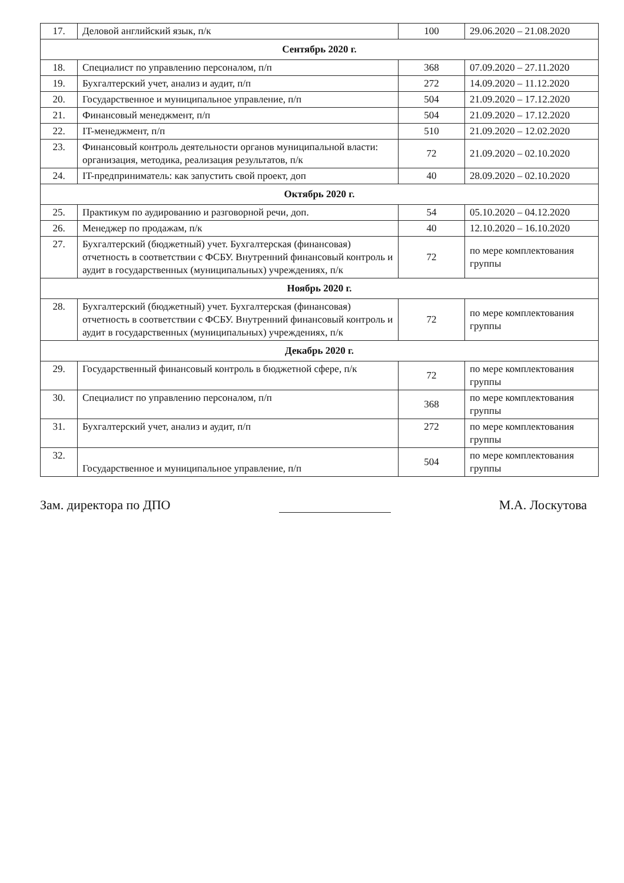| 17. | Деловой английский язык, п/к | 100 | 29.06.2020 – 21.08.2020 |
| Сентябрь 2020 г. | | | |
| 18. | Специалист по управлению персоналом, п/п | 368 | 07.09.2020 – 27.11.2020 |
| 19. | Бухгалтерский учет, анализ и аудит, п/п | 272 | 14.09.2020 – 11.12.2020 |
| 20. | Государственное и муниципальное управление, п/п | 504 | 21.09.2020 – 17.12.2020 |
| 21. | Финансовый менеджмент, п/п | 504 | 21.09.2020 – 17.12.2020 |
| 22. | IT-менеджмент, п/п | 510 | 21.09.2020 – 12.02.2020 |
| 23. | Финансовый контроль деятельности органов муниципальной власти: организация, методика, реализация результатов, п/к | 72 | 21.09.2020 – 02.10.2020 |
| 24. | IT-предприниматель: как запустить свой проект, доп | 40 | 28.09.2020 – 02.10.2020 |
| Октябрь 2020 г. | | | |
| 25. | Практикум по аудированию и разговорной речи, доп. | 54 | 05.10.2020 – 04.12.2020 |
| 26. | Менеджер по продажам, п/к | 40 | 12.10.2020 – 16.10.2020 |
| 27. | Бухгалтерский (бюджетный) учет. Бухгалтерская (финансовая) отчетность в соответствии с ФСБУ. Внутренний финансовый контроль и аудит в государственных (муниципальных) учреждениях, п/к | 72 | по мере комплектования группы |
| Ноябрь 2020 г. | | | |
| 28. | Бухгалтерский (бюджетный) учет. Бухгалтерская (финансовая) отчетность в соответствии с ФСБУ. Внутренний финансовый контроль и аудит в государственных (муниципальных) учреждениях, п/к | 72 | по мере комплектования группы |
| Декабрь 2020 г. | | | |
| 29. | Государственный финансовый контроль в бюджетной сфере, п/к | 72 | по мере комплектования группы |
| 30. | Специалист по управлению персоналом, п/п | 368 | по мере комплектования группы |
| 31. | Бухгалтерский учет, анализ и аудит, п/п | 272 | по мере комплектования группы |
| 32. | Государственное и муниципальное управление, п/п | 504 | по мере комплектования группы |
Зам. директора по ДПО М.А. Лоскутова